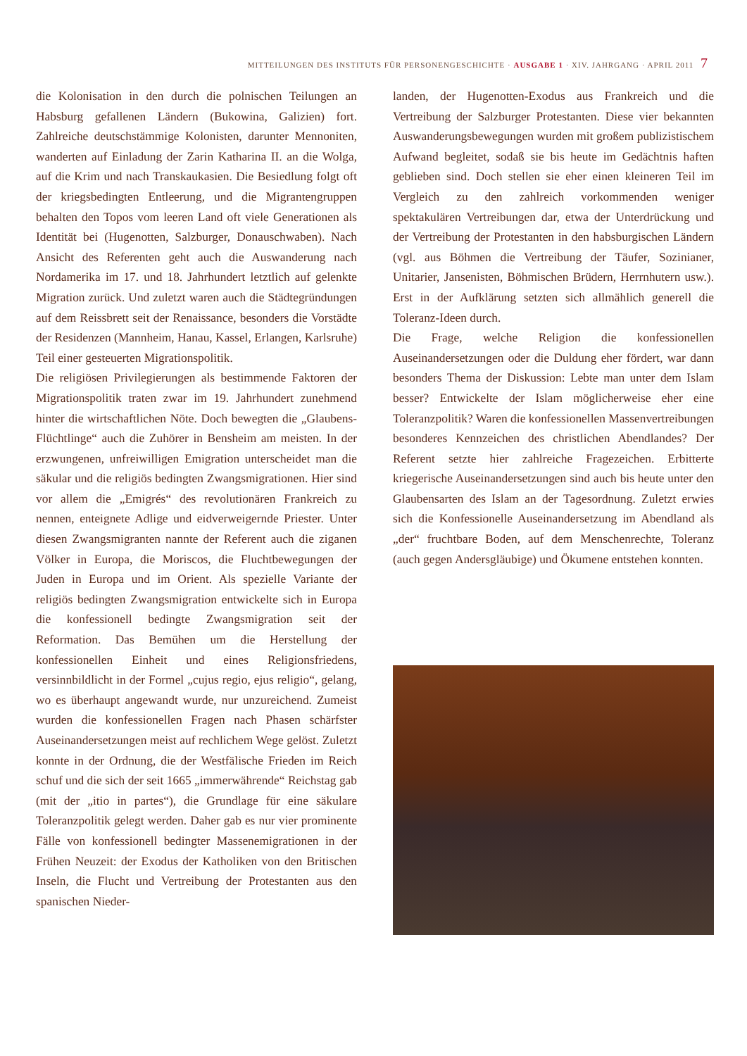MITTEILUNGEN DES INSTITUTS FÜR PERSONENGESCHICHTE · AUSGABE 1 · XIV. JAHRGANG · APRIL 2011 7
die Kolonisation in den durch die polnischen Teilungen an Habsburg gefallenen Ländern (Bukowina, Galizien) fort. Zahlreiche deutschstämmige Kolonisten, darunter Mennoniten, wanderten auf Einladung der Zarin Katharina II. an die Wolga, auf die Krim und nach Transkaukasien. Die Besiedlung folgt oft der kriegsbedingten Entleerung, und die Migrantengruppen behalten den Topos vom leeren Land oft viele Generationen als Identität bei (Hugenotten, Salzburger, Donauschwaben). Nach Ansicht des Referenten geht auch die Auswanderung nach Nordamerika im 17. und 18. Jahrhundert letztlich auf gelenkte Migration zurück. Und zuletzt waren auch die Städtegründungen auf dem Reissbrett seit der Renaissance, besonders die Vorstädte der Residenzen (Mannheim, Hanau, Kassel, Erlangen, Karlsruhe) Teil einer gesteuerten Migrationspolitik.
Die religiösen Privilegierungen als bestimmende Faktoren der Migrationspolitik traten zwar im 19. Jahrhundert zunehmend hinter die wirtschaftlichen Nöte. Doch bewegten die „Glaubens-Flüchtlinge“ auch die Zuhörer in Bensheim am meisten. In der erzwungenen, unfreiwilligen Emigration unterscheidet man die säkular und die religiös bedingten Zwangsmigrationen. Hier sind vor allem die „Emigrés“ des revolutionären Frankreich zu nennen, enteignete Adlige und eidverweigernde Priester. Unter diesen Zwangsmigranten nannte der Referent auch die ziganen Völker in Europa, die Moriscos, die Fluchtbewegungen der Juden in Europa und im Orient. Als spezielle Variante der religiös bedingten Zwangsmigration entwickelte sich in Europa die konfessionell bedingte Zwangsmigration seit der Reformation. Das Bemühen um die Herstellung der konfessionellen Einheit und eines Religionsfriedens, versinnbildlicht in der Formel „cujus regio, ejus religio“, gelang, wo es überhaupt angewandt wurde, nur unzureichend. Zumeist wurden die konfessionellen Fragen nach Phasen schärfster Auseinandersetzungen meist auf rechlichem Wege gelöst. Zuletzt konnte in der Ordnung, die der Westfälische Frieden im Reich schuf und die sich der seit 1665 „immerwährende“ Reichstag gab (mit der „itio in partes“), die Grundlage für eine säkulare Toleranzpolitik gelegt werden. Daher gab es nur vier prominente Fälle von konfessionell bedingter Massenemigrationen in der Frühen Neuzeit: der Exodus der Katholiken von den Britischen Inseln, die Flucht und Vertreibung der Protestanten aus den spanischen Nieder-
landen, der Hugenotten-Exodus aus Frankreich und die Vertreibung der Salzburger Protestanten. Diese vier bekannten Auswanderungsbewegungen wurden mit großem publizistischem Aufwand begleitet, sodaß sie bis heute im Gedächtnis haften geblieben sind. Doch stellen sie eher einen kleineren Teil im Vergleich zu den zahlreich vorkommenden weniger spektakulären Vertreibungen dar, etwa der Unterdrückung und der Vertreibung der Protestanten in den habsburgischen Ländern (vgl. aus Böhmen die Vertreibung der Täufer, Sozinianer, Unitarier, Jansenisten, Böhmischen Brüdern, Herrnhutern usw.). Erst in der Aufklärung setzten sich allmählich generell die Toleranz-Ideen durch.
Die Frage, welche Religion die konfessionellen Auseinandersetzungen oder die Duldung eher fördert, war dann besonders Thema der Diskussion: Lebte man unter dem Islam besser? Entwickelte der Islam möglicherweise eher eine Toleranzpolitik? Waren die konfessionellen Massenvertreibungen besonderes Kennzeichen des christlichen Abendlandes? Der Referent setzte hier zahlreiche Fragezeichen. Erbitterte kriegerische Auseinandersetzungen sind auch bis heute unter den Glaubensarten des Islam an der Tagesordnung. Zuletzt erwies sich die Konfessionelle Auseinandersetzung im Abendland als „der“ fruchtbare Boden, auf dem Menschenrechte, Toleranz (auch gegen Andersgläubige) und Ökumene entstehen konnten.